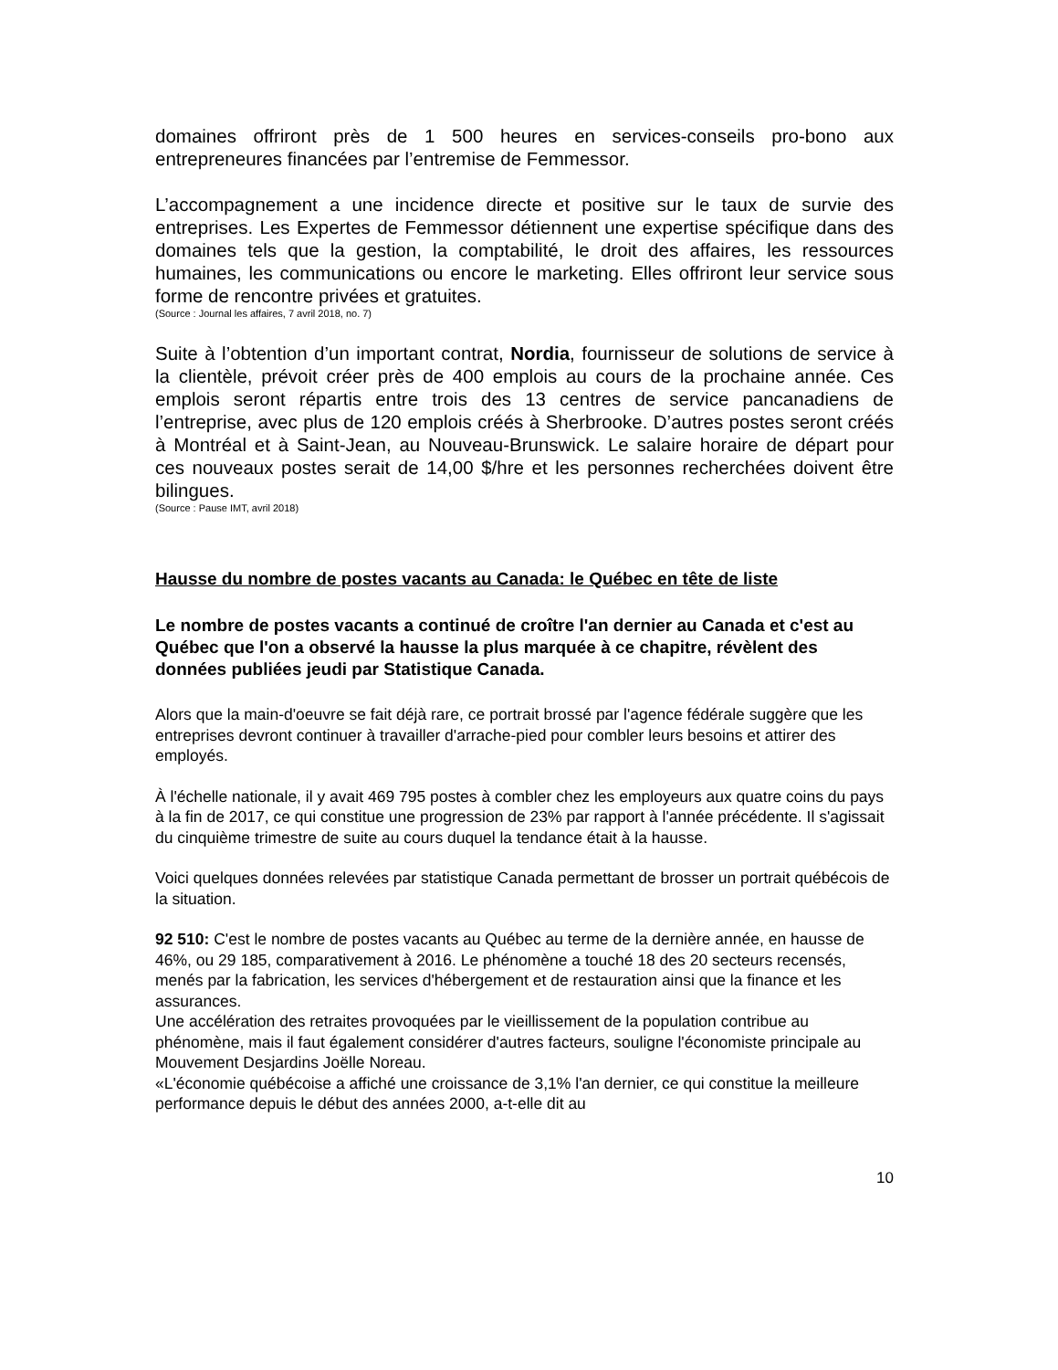domaines offriront près de 1 500 heures en services-conseils pro-bono aux entrepreneures financées par l’entremise de Femmessor.
L’accompagnement a une incidence directe et positive sur le taux de survie des entreprises. Les Expertes de Femmessor détiennent une expertise spécifique dans des domaines tels que la gestion, la comptabilité, le droit des affaires, les ressources humaines, les communications ou encore le marketing. Elles offriront leur service sous forme de rencontre privées et gratuites.
(Source : Journal les affaires, 7 avril 2018, no. 7)
Suite à l’obtention d’un important contrat, Nordia, fournisseur de solutions de service à la clientèle, prévoit créer près de 400 emplois au cours de la prochaine année. Ces emplois seront répartis entre trois des 13 centres de service pancanadiens de l’entreprise, avec plus de 120 emplois créés à Sherbrooke. D’autres postes seront créés à Montréal et à Saint-Jean, au Nouveau-Brunswick. Le salaire horaire de départ pour ces nouveaux postes serait de 14,00 $/hre et les personnes recherchées doivent être bilingues.
(Source : Pause IMT, avril 2018)
Hausse du nombre de postes vacants au Canada: le Québec en tête de liste
Le nombre de postes vacants a continué de croître l'an dernier au Canada et c'est au Québec que l'on a observé la hausse la plus marquée à ce chapitre, révèlent des données publiées jeudi par Statistique Canada.
Alors que la main-d'oeuvre se fait déjà rare, ce portrait brossé par l'agence fédérale suggère que les entreprises devront continuer à travailler d'arrache-pied pour combler leurs besoins et attirer des employés.
À l'échelle nationale, il y avait 469 795 postes à combler chez les employeurs aux quatre coins du pays à la fin de 2017, ce qui constitue une progression de 23% par rapport à l'année précédente. Il s'agissait du cinquième trimestre de suite au cours duquel la tendance était à la hausse.
Voici quelques données relevées par statistique Canada permettant de brosser un portrait québécois de la situation.
92 510: C'est le nombre de postes vacants au Québec au terme de la dernière année, en hausse de 46%, ou 29 185, comparativement à 2016. Le phénomène a touché 18 des 20 secteurs recensés, menés par la fabrication, les services d'hébergement et de restauration ainsi que la finance et les assurances.
Une accélération des retraites provoquées par le vieillissement de la population contribue au phénomène, mais il faut également considérer d'autres facteurs, souligne l'économiste principale au Mouvement Desjardins Joëlle Noreau.
«L'économie québécoise a affiché une croissance de 3,1% l'an dernier, ce qui constitue la meilleure performance depuis le début des années 2000, a-t-elle dit au
10